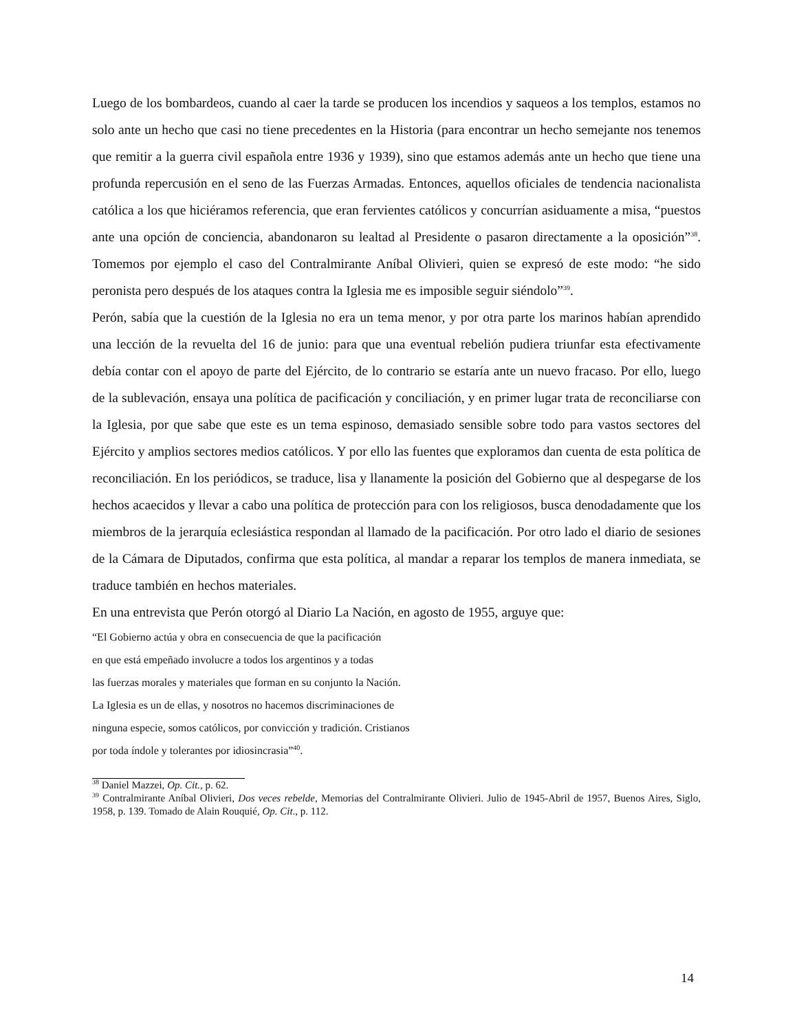Luego de los bombardeos, cuando al caer la tarde se producen los incendios y saqueos a los templos, estamos no solo ante un hecho que casi no tiene precedentes en la Historia (para encontrar un hecho semejante nos tenemos que remitir a la guerra civil española entre 1936 y 1939), sino que estamos además ante un hecho que tiene una profunda repercusión en el seno de las Fuerzas Armadas. Entonces, aquellos oficiales de tendencia nacionalista católica a los que hiciéramos referencia, que eran fervientes católicos y concurrían asiduamente a misa, “puestos ante una opción de conciencia, abandonaron su lealtad al Presidente o pasaron directamente a la oposición”<sup>38</sup>. Tomemos por ejemplo el caso del Contralmirante Aníbal Olivieri, quien se expresó de este modo: “he sido peronista pero después de los ataques contra la Iglesia me es imposible seguir siéndolo”<sup>39</sup>.
Perón, sabía que la cuestión de la Iglesia no era un tema menor, y por otra parte los marinos habían aprendido una lección de la revuelta del 16 de junio: para que una eventual rebelión pudiera triunfar esta efectivamente debía contar con el apoyo de parte del Ejército, de lo contrario se estaría ante un nuevo fracaso. Por ello, luego de la sublevación, ensaya una política de pacificación y conciliación, y en primer lugar trata de reconciliarse con la Iglesia, por que sabe que este es un tema espinoso, demasiado sensible sobre todo para vastos sectores del Ejército y amplios sectores medios católicos. Y por ello las fuentes que exploramos dan cuenta de esta política de reconciliación. En los periódicos, se traduce, lisa y llanamente la posición del Gobierno que al despegarse de los hechos acaecidos y llevar a cabo una política de protección para con los religiosos, busca denodadamente que los miembros de la jerarquía eclesiástica respondan al llamado de la pacificación. Por otro lado el diario de sesiones de la Cámara de Diputados, confirma que esta política, al mandar a reparar los templos de manera inmediata, se traduce también en hechos materiales.
En una entrevista que Perón otorgó al Diario La Nación, en agosto de 1955, arguye que:
“El Gobierno actúa y obra en consecuencia de que la pacificación
en que está empeñado involucre a todos los argentinos y a todas
las fuerzas morales y materiales que forman en su conjunto la Nación.
La Iglesia es un de ellas, y nosotros no hacemos discriminaciones de
ninguna especie, somos católicos, por convicción y tradición. Cristianos
por toda índole y tolerantes por idiosincrasia”<sup>40</sup>.
<sup>38</sup> Daniel Mazzei, Op. Cit., p. 62.
<sup>39</sup> Contralmirante Aníbal Olivieri, Dos veces rebelde, Memorias del Contralmirante Olivieri. Julio de 1945-Abril de 1957, Buenos Aires, Siglo, 1958, p. 139. Tomado de Alain Rouquié, Op. Cit., p. 112.
14